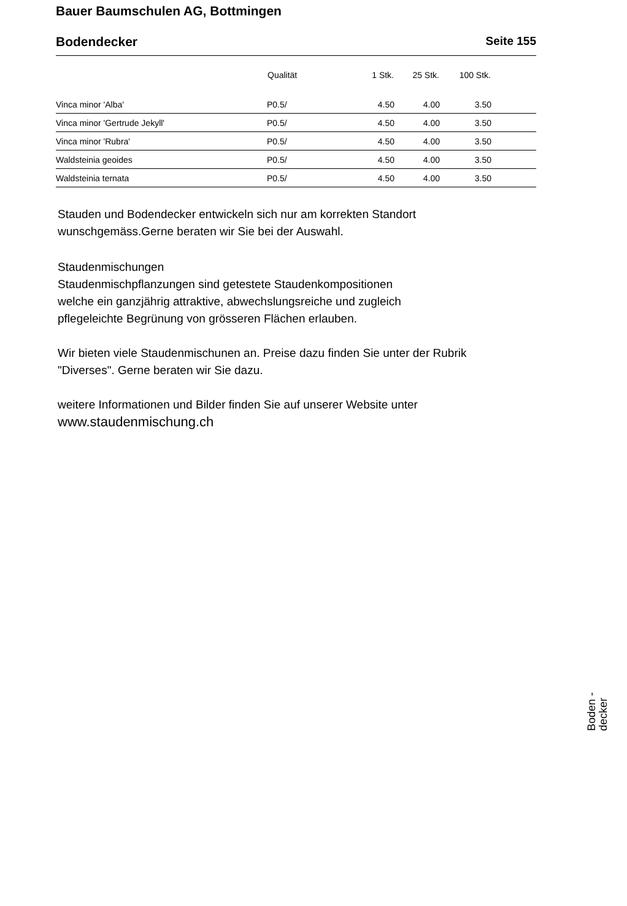Bauer Baumschulen AG, Bottmingen
Bodendecker Seite 155
| | Qualität | 1 Stk. | 25 Stk. | 100 Stk. | |
| --- | --- | --- | --- | --- | --- |
| Vinca minor 'Alba' | P0.5/ | 4.50 | 4.00 | 3.50 | |
| Vinca minor 'Gertrude Jekyll' | P0.5/ | 4.50 | 4.00 | 3.50 | |
| Vinca minor 'Rubra' | P0.5/ | 4.50 | 4.00 | 3.50 | |
| Waldsteinia geoides | P0.5/ | 4.50 | 4.00 | 3.50 | |
| Waldsteinia ternata | P0.5/ | 4.50 | 4.00 | 3.50 | |
Stauden und Bodendecker entwickeln sich nur am korrekten Standort
wunschgemäss.Gerne beraten wir Sie bei der Auswahl.
Staudenmischungen
Staudenmischpflanzungen sind getestete Staudenkompositionen
welche ein ganzjährig attraktive, abwechslungsreiche und zugleich
pflegeleichte Begrünung von grösseren Flächen erlauben.
Wir bieten viele Staudenmischunen an. Preise dazu finden Sie unter der Rubrik
"Diverses". Gerne beraten wir Sie dazu.
weitere Informationen und Bilder finden Sie auf unserer Website unter
www.staudenmischung.ch
Boden -
decker